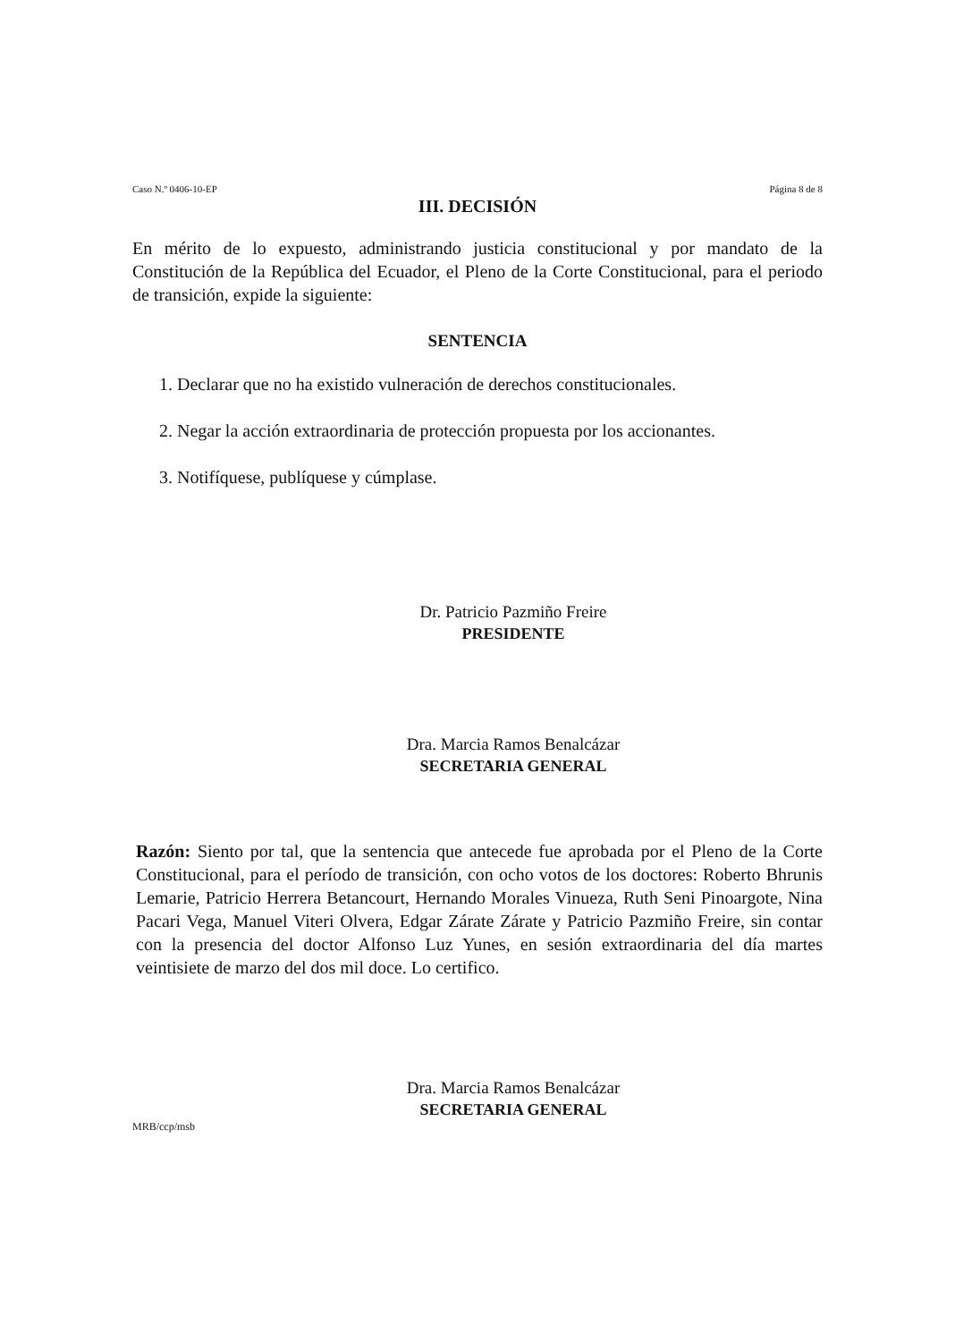Caso N.º 0406-10-EP Página 8 de 8
III. DECISIÓN
En mérito de lo expuesto, administrando justicia constitucional y por mandato de la Constitución de la República del Ecuador, el Pleno de la Corte Constitucional, para el periodo de transición, expide la siguiente:
SENTENCIA
1. Declarar que no ha existido vulneración de derechos constitucionales.
2. Negar la acción extraordinaria de protección propuesta por los accionantes.
3. Notifíquese, publíquese y cúmplase.
Dr. Patricio Pazmiño Freire
PRESIDENTE
Dra. Marcia Ramos Benalcázar
SECRETARIA GENERAL
Razón: Siento por tal, que la sentencia que antecede fue aprobada por el Pleno de la Corte Constitucional, para el período de transición, con ocho votos de los doctores: Roberto Bhrunis Lemarie, Patricio Herrera Betancourt, Hernando Morales Vinueza, Ruth Seni Pinoargote, Nina Pacari Vega, Manuel Viteri Olvera, Edgar Zárate Zárate y Patricio Pazmiño Freire, sin contar con la presencia del doctor Alfonso Luz Yunes, en sesión extraordinaria del día martes veintisiete de marzo del dos mil doce. Lo certifico.
Dra. Marcia Ramos Benalcázar
SECRETARIA GENERAL
MRB/ccp/msb